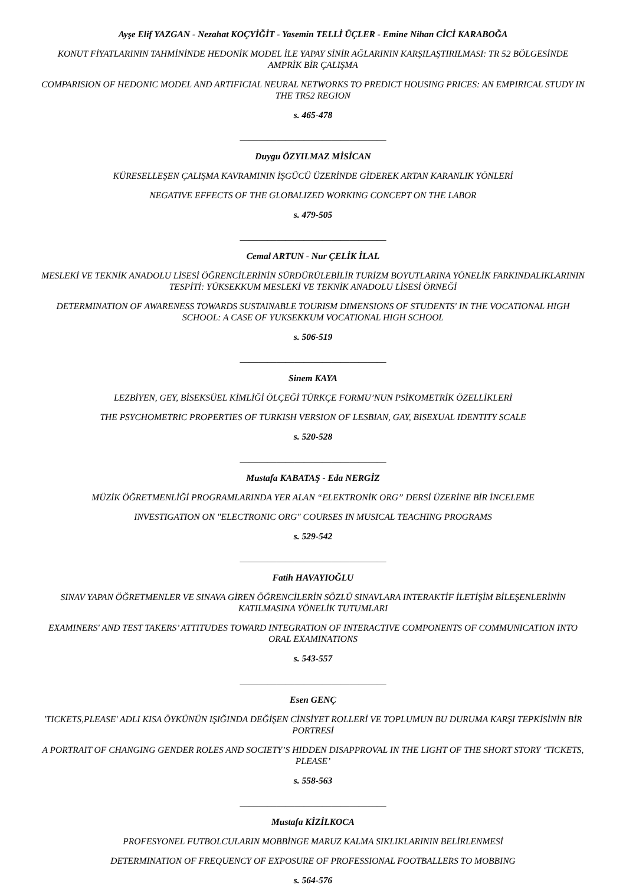Ayşe Elif YAZGAN - Nezahat KOÇYİĞİT - Yasemin TELLİ ÜÇLER - Emine Nihan CİCİ KARABOĞA
KONUT FİYATLARININ TAHMİNİNDE HEDONİK MODEL İLE YAPAY SİNİR AĞLARININ KARŞILAŞTIRILMASI: TR 52 BÖLGESİNDE AMPRİK BİR ÇALIŞMA
COMPARISION OF HEDONIC MODEL AND ARTIFICIAL NEURAL NETWORKS TO PREDICT HOUSING PRICES: AN EMPIRICAL STUDY IN THE TR52 REGION
s. 465-478
________________________________
Duygu ÖZYILMAZ MİSİCAN
KÜRESELLEŞEN ÇALIŞMA KAVRAMININ İŞGÜCÜ ÜZERİNDE GİDEREK ARTAN KARANLIK YÖNLERİ
NEGATIVE EFFECTS OF THE GLOBALIZED WORKING CONCEPT ON THE LABOR
s. 479-505
________________________________
Cemal ARTUN - Nur ÇELİK İLAL
MESLEKİ VE TEKNİK ANADOLU LİSESİ ÖĞRENCİLERİNİN SÜRDÜRÜLEBİLİR TURİZM BOYUTLARINA YÖNELİK FARKINDALIKLARININ TESPİTİ: YÜKSEKKUM MESLEKİ VE TEKNİK ANADOLU LİSESİ ÖRNEĞİ
DETERMINATION OF AWARENESS TOWARDS SUSTAINABLE TOURISM DIMENSIONS OF STUDENTS' IN THE VOCATIONAL HIGH SCHOOL: A CASE OF YUKSEKKUM VOCATIONAL HIGH SCHOOL
s. 506-519
________________________________
Sinem KAYA
LEZBİYEN, GEY, BİSEKSÜEL KİMLİĞİ ÖLÇEĞİ TÜRKÇE FORMU’NUN PSİKOMETRİK ÖZELLİKLERİ
THE PSYCHOMETRIC PROPERTIES OF TURKISH VERSION OF LESBIAN, GAY, BISEXUAL IDENTITY SCALE
s. 520-528
________________________________
Mustafa KABATAŞ - Eda NERGİZ
MÜZİK ÖĞRETMENLİĞİ PROGRAMLARINDA YER ALAN “ELEKTRONİK ORG” DERSİ ÜZERİNE BİR İNCELEME
INVESTIGATION ON "ELECTRONIC ORG" COURSES IN MUSICAL TEACHING PROGRAMS
s. 529-542
________________________________
Fatih HAVAYIOĞLU
SINAV YAPAN ÖĞRETMENLER VE SINAVA GİREN ÖĞRENCİLERİN SÖZLÜ SINAVLARA INTERAKTİF İLETİŞİM BİLEŞENLERİNİN KATILMASINA YÖNELİK TUTUMLARI
EXAMINERS' AND TEST TAKERS’ ATTITUDES TOWARD INTEGRATION OF INTERACTIVE COMPONENTS OF COMMUNICATION INTO ORAL EXAMINATIONS
s. 543-557
________________________________
Esen GENÇ
'TICKETS,PLEASE' ADLI KISA ÖYKÜNÜN IŞIĞINDA DEĞİŞEN CİNSİYET ROLLERİ VE TOPLUMUN BU DURUMA KARŞI TEPKİSİNİN BİR PORTRESİ
A PORTRAIT OF CHANGING GENDER ROLES AND SOCIETY’S HIDDEN DISAPPROVAL IN THE LIGHT OF THE SHORT STORY ‘TICKETS, PLEASE’
s. 558-563
________________________________
Mustafa KİZİLKOCA
PROFESYONEL FUTBOLCULARIN MOBBİNGE MARUZ KALMA SIKLIKLARININ BELİRLENMESİ
DETERMINATION OF FREQUENCY OF EXPOSURE OF PROFESSIONAL FOOTBALLERS TO MOBBING
s. 564-576